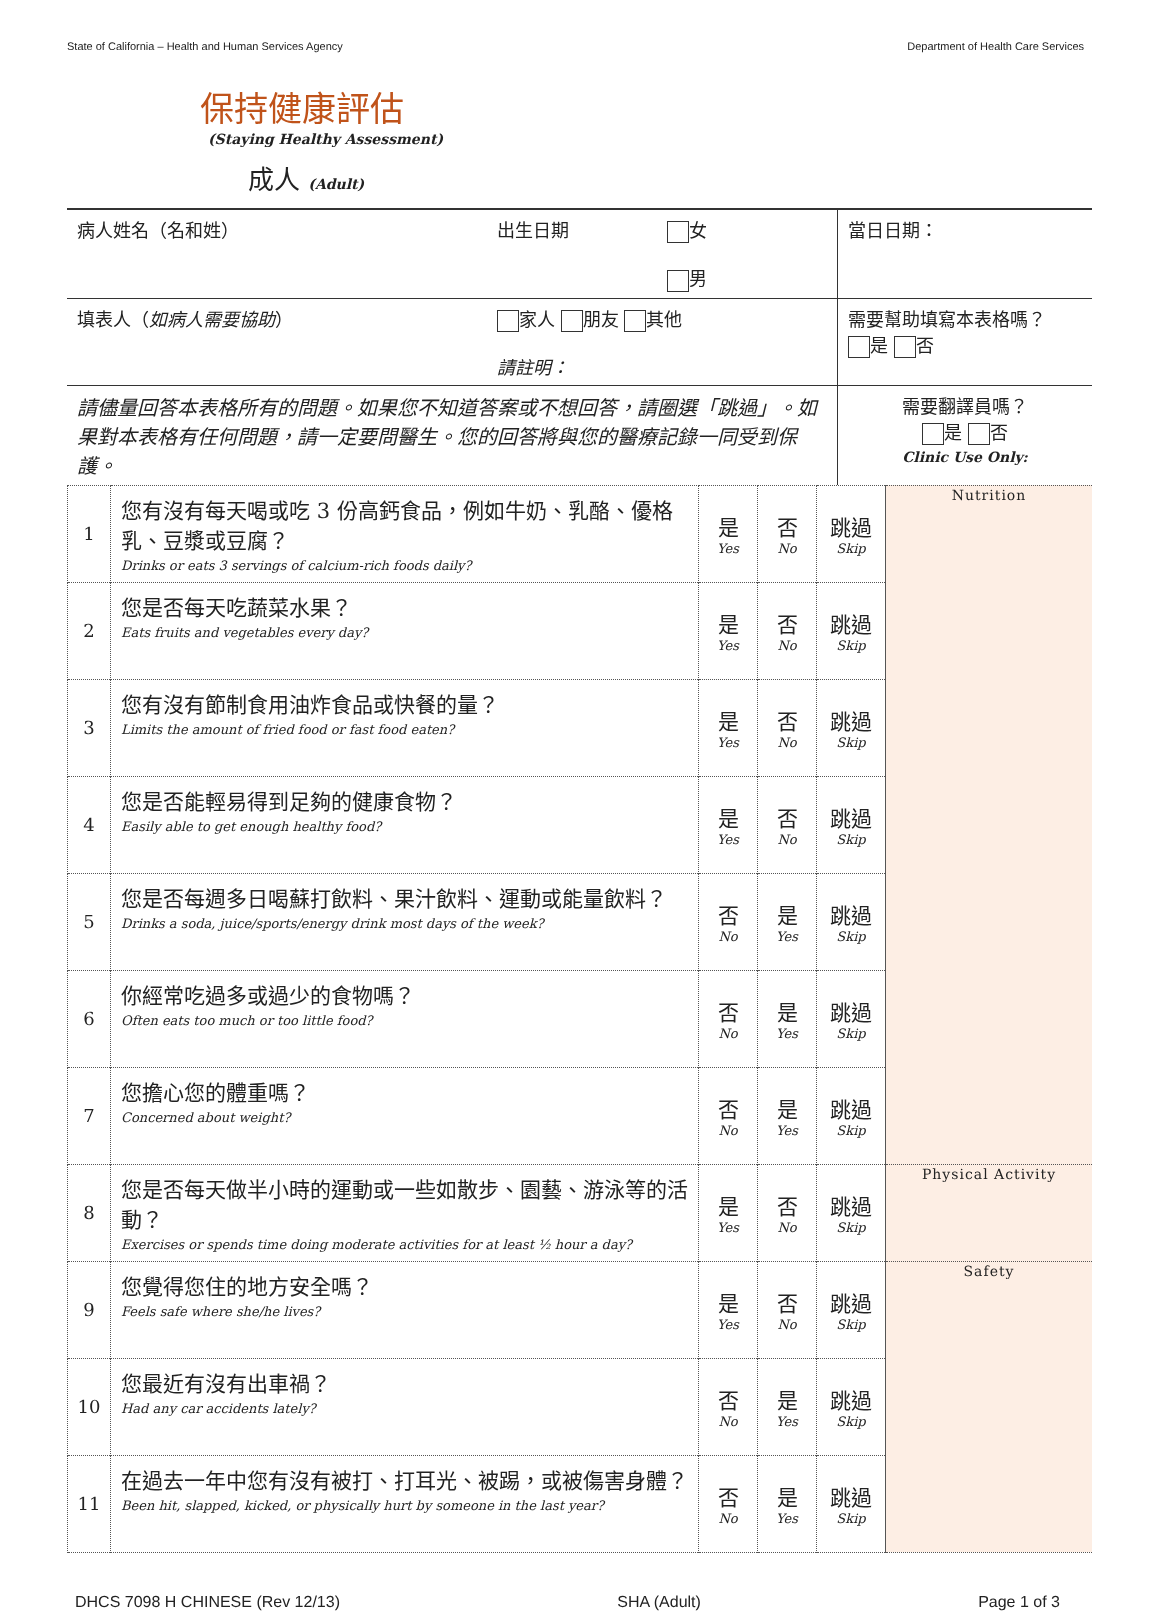State of California – Health and Human Services Agency Department of Health Care Services
保持健康評估
(Staying Healthy Assessment)
成人 (Adult)
| 病人姓名（名和姓） | 出生日期 | 女 男 | 當日日期： |
| 填表人（ 如病人需要協助 ） | 家人 朋友 其他 請註明： | | 需要幫助填寫本表格嗎？ 是 否 |
| 請儘量回答本表格所有的問題。如果您不知道答案或不想回答，請圈選「跳過」。如果對本表格有任何問題，請一定要問醫生。您的回答將與您的醫療記錄一同受到保護。 | | | 需要翻譯員嗎？ 是 否 Clinic Use Only: |
| 1 | 您有沒有每天喝或吃 3 份高鈣食品，例如牛奶、乳酪、優格乳、豆漿或豆腐？ Drinks or eats 3 servings of calcium-rich foods daily? | 是 Yes | 否 No | 跳過 Skip | Nutrition |
| 2 | 您是否每天吃蔬菜水果？ Eats fruits and vegetables every day? | 是 Yes | 否 No | 跳過 Skip | |
| 3 | 您有沒有節制食用油炸食品或快餐的量？ Limits the amount of fried food or fast food eaten? | 是 Yes | 否 No | 跳過 Skip | |
| 4 | 您是否能輕易得到足夠的健康食物？ Easily able to get enough healthy food? | 是 Yes | 否 No | 跳過 Skip | |
| 5 | 您是否每週多日喝蘇打飲料、果汁飲料、運動或能量飲料？ Drinks a soda, juice/sports/energy drink most days of the week? | 否 No | 是 Yes | 跳過 Skip | |
| 6 | 你經常吃過多或過少的食物嗎？ Often eats too much or too little food? | 否 No | 是 Yes | 跳過 Skip | |
| 7 | 您擔心您的體重嗎？ Concerned about weight? | 否 No | 是 Yes | 跳過 Skip | |
| 8 | 您是否每天做半小時的運動或一些如散步、園藝、游泳等的活動？ Exercises or spends time doing moderate activities for at least ½ hour a day? | 是 Yes | 否 No | 跳過 Skip | Physical Activity |
| 9 | 您覺得您住的地方安全嗎？ Feels safe where she/he lives? | 是 Yes | 否 No | 跳過 Skip | Safety |
| 10 | 您最近有沒有出車禍？ Had any car accidents lately? | 否 No | 是 Yes | 跳過 Skip | |
| 11 | 在過去一年中您有沒有被打、打耳光、被踢，或被傷害身體？ Been hit, slapped, kicked, or physically hurt by someone in the last year? | 否 No | 是 Yes | 跳過 Skip | |
DHCS 7098 H CHINESE (Rev 12/13) SHA (Adult) Page 1 of 3